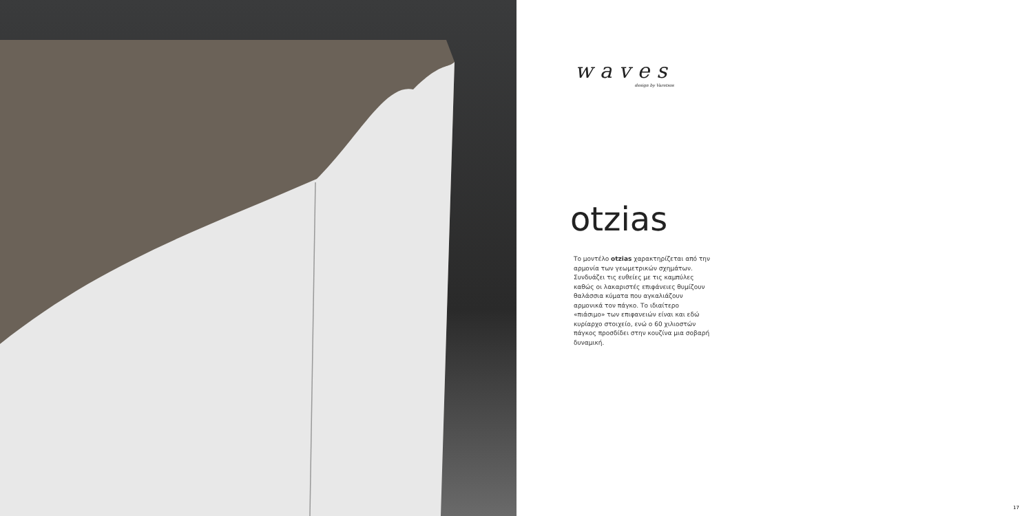waves
design by Varetsos
otzias
Το μοντέλο otzias χαρακτηρίζεται από την αρμονία των γεωμετρικών σχημάτων. Συνδυάζει τις ευθείες με τις καμπύλες καθώς οι λακαριστές επιφάνειες θυμίζουν θαλάσσια κύματα που αγκαλιάζουν αρμονικά τον πάγκο. Το ιδιαίτερο «πιάσιμο» των επιφανειών είναι και εδώ κυρίαρχο στοιχείο, ενώ ο 60 χιλιοστών πάγκος προσδίδει στην κουζίνα μια σοβαρή δυναμική.
17